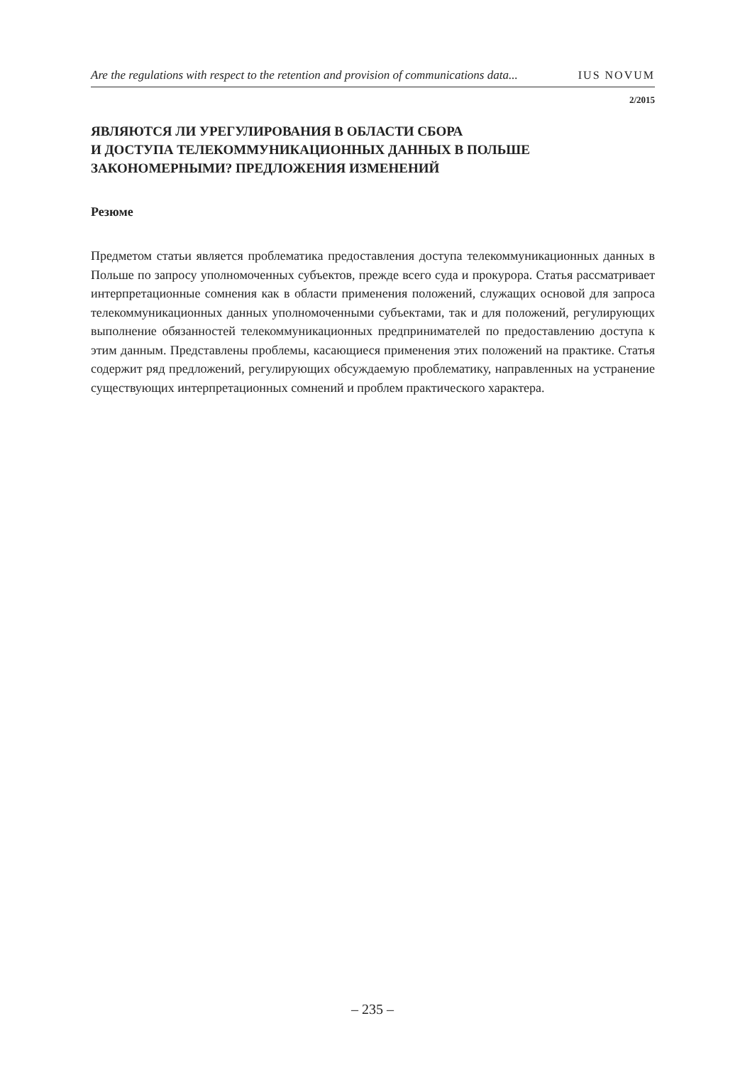Are the regulations with respect to the retention and provision of communications data... IUS NOVUM
2/2015
ЯВЛЯЮТСЯ ЛИ УРЕГУЛИРОВАНИЯ В ОБЛАСТИ СБОРА
И ДОСТУПА ТЕЛЕКОММУНИКАЦИОННЫХ ДАННЫХ В ПОЛЬШЕ
ЗАКОНОМЕРНЫМИ? ПРЕДЛОЖЕНИЯ ИЗМЕНЕНИЙ
Резюме
Предметом статьи является проблематика предоставления доступа телекоммуникационных данных в Польше по запросу уполномоченных субъектов, прежде всего суда и прокурора. Статья рассматривает интерпретационные сомнения как в области применения положений, служащих основой для запроса телекоммуникационных данных уполномоченными субъектами, так и для положений, регулирующих выполнение обязанностей телекоммуникационных предпринимателей по предоставлению доступа к этим данным. Представлены проблемы, касающиеся применения этих положений на практике. Статья содержит ряд предложений, регулирующих обсуждаемую проблематику, направленных на устранение существующих интерпретационных сомнений и проблем практического характера.
– 235 –